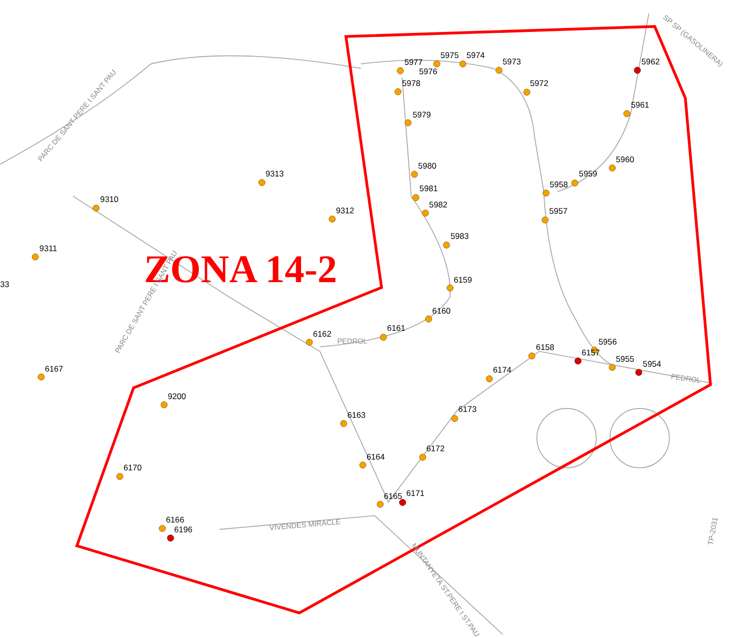ZONA 14-2
PARC DE SANT PERE I SANT PAU
PARC DE SANT PERE I SANT PAU
PEDROL
PEDROL
VIVENDES MIRACLE
MUNTANYETA ST.PERE I ST.PAU
TP-2031
SP SP (GASOLINERA)
5977
5975
5974
5976
5973
5962
5978
5972
5961
5979
5960
5980
9313
5959
5958
5981
9310
5982
9312
5957
5983
9311
33
6159
6160
6161
6162
5956
6158
6157
5955
5954
6167
6174
9200
6173
6163
6172
6164
6170
6165
6171
6166
6196